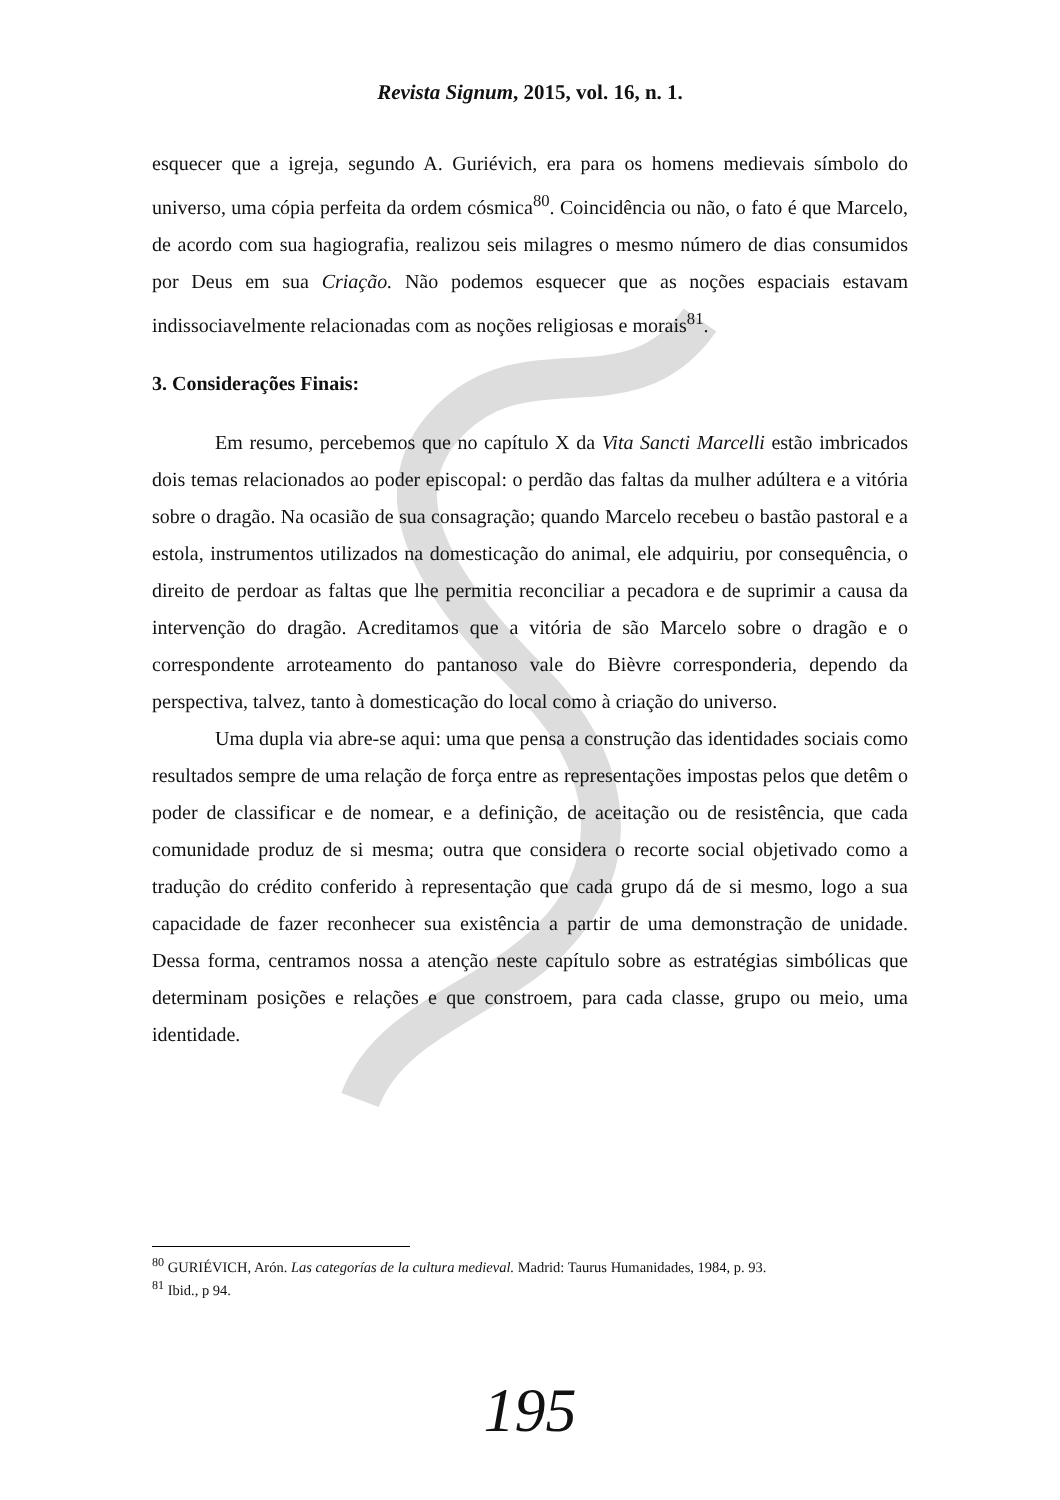Revista Signum, 2015, vol. 16, n. 1.
esquecer que a igreja, segundo A. Guriévich, era para os homens medievais símbolo do universo, uma cópia perfeita da ordem cósmica<sup>80</sup>. Coincidência ou não, o fato é que Marcelo, de acordo com sua hagiografia, realizou seis milagres o mesmo número de dias consumidos por Deus em sua Criação. Não podemos esquecer que as noções espaciais estavam indissociavelmente relacionadas com as noções religiosas e morais<sup>81</sup>.
3. Considerações Finais:
Em resumo, percebemos que no capítulo X da Vita Sancti Marcelli estão imbricados dois temas relacionados ao poder episcopal: o perdão das faltas da mulher adúltera e a vitória sobre o dragão. Na ocasião de sua consagração; quando Marcelo recebeu o bastão pastoral e a estola, instrumentos utilizados na domesticação do animal, ele adquiriu, por consequência, o direito de perdoar as faltas que lhe permitia reconciliar a pecadora e de suprimir a causa da intervenção do dragão. Acreditamos que a vitória de são Marcelo sobre o dragão e o correspondente arroteamento do pantanoso vale do Bièvre corresponderia, dependo da perspectiva, talvez, tanto à domesticação do local como à criação do universo.
Uma dupla via abre-se aqui: uma que pensa a construção das identidades sociais como resultados sempre de uma relação de força entre as representações impostas pelos que detêm o poder de classificar e de nomear, e a definição, de aceitação ou de resistência, que cada comunidade produz de si mesma; outra que considera o recorte social objetivado como a tradução do crédito conferido à representação que cada grupo dá de si mesmo, logo a sua capacidade de fazer reconhecer sua existência a partir de uma demonstração de unidade. Dessa forma, centramos nossa a atenção neste capítulo sobre as estratégias simbólicas que determinam posições e relações e que constroem, para cada classe, grupo ou meio, uma identidade.
<sup>80</sup> GURIÉVICH, Arón. Las categorías de la cultura medieval. Madrid: Taurus Humanidades, 1984, p. 93.
<sup>81</sup> Ibid., p 94.
195